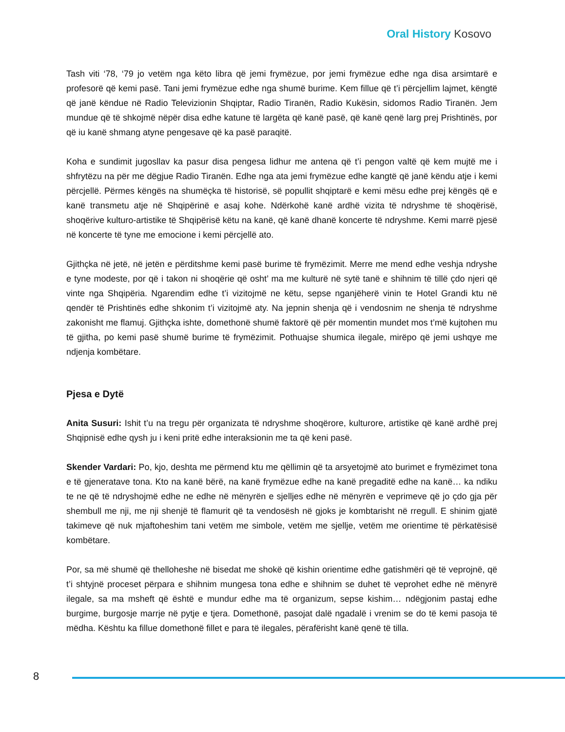Oral History Kosovo
Tash viti ‘78, ‘79 jo vetëm nga këto libra që jemi frymëzue, por jemi frymëzue edhe nga disa arsimtarë e profesorë që kemi pasë. Tani jemi frymëzue edhe nga shumë burime. Kem fillue që t’i përcjellim lajmet, këngtë që janë këndue në Radio Televizionin Shqiptar, Radio Tiranën, Radio Kukësin, sidomos Radio Tiranën. Jem mundue që të shkojmë nëpër disa edhe katune të largëta që kanë pasë, që kanë qenë larg prej Prishtinës, por që iu kanë shmang atyne pengesave që ka pasë paraqitë.
Koha e sundimit jugosllav ka pasur disa pengesa lidhur me antena që t’i pengon valtë që kem mujtë me i shfrytëzu na për me dëgjue Radio Tiranën. Edhe nga ata jemi frymëzue edhe kangtë që janë këndu atje i kemi përcjellë. Përmes këngës na shumëçka të historisë, së popullit shqiptarë e kemi mësu edhe prej këngës që e kanë transmetu atje në Shqipërinë e asaj kohe. Ndërkohë kanë ardhë vizita të ndryshme të shoqërisë, shoqërive kulturo-artistike të Shqipërisë këtu na kanë, që kanë dhanë koncerte të ndryshme. Kemi marrë pjesë në koncerte të tyne me emocione i kemi përcjellë ato.
Gjithçka në jetë, në jetën e përditshme kemi pasë burime të frymëzimit. Merre me mend edhe veshja ndryshe e tyne modeste, por që i takon ni shoqërie që osht’ ma me kulturë në sytë tanë e shihnim të tillë çdo njeri që vinte nga Shqipëria. Ngarendim edhe t’i vizitojmë ne këtu, sepse nganjëherë vinin te Hotel Grandi ktu në qendër të Prishtinës edhe shkonim t’i vizitojmë aty. Na jepnin shenja që i vendosnim ne shenja të ndryshme zakonisht me flamuj. Gjithçka ishte, domethonë shumë faktorë që për momentin mundet mos t’më kujtohen mu të gjitha, po kemi pasë shumë burime të frymëzimit. Pothuajse shumica ilegale, mirëpo që jemi ushqye me ndjenja kombëtare.
Pjesa e Dytë
Anita Susuri: Ishit t’u na tregu për organizata të ndryshme shoqërore, kulturore, artistike që kanë ardhë prej Shqipnisë edhe qysh ju i keni pritë edhe interaksionin me ta që keni pasë.
Skender Vardari: Po, kjo, deshta me përmend ktu me qëllimin që ta arsyetojmë ato burimet e frymëzimet tona e të gjeneratave tona. Kto na kanë bërë, na kanë frymëzue edhe na kanë pregaditë edhe na kanë… ka ndiku te ne që të ndryshojmë edhe ne edhe në mënyrën e sjelljes edhe në mënyrën e veprimeve që jo çdo gja për shembull me nji, me nji shenjë të flamurit që ta vendosësh në gjoks je kombtarisht në rregull. E shinim gjatë takimeve që nuk mjaftoheshim tani vetëm me simbole, vetëm me sjellje, vetëm me orientime të përkatësisë kombëtare.
Por, sa më shumë që thelloheshe në bisedat me shokë që kishin orientime edhe gatishmëri që të veprojnë, që t’i shtyjnë proceset përpara e shihnim mungesa tona edhe e shihnim se duhet të veprohet edhe në mënyrë ilegale, sa ma msheft që është e mundur edhe ma të organizum, sepse kishim… ndëgjonim pastaj edhe burgime, burgosje marrje në pytje e tjera. Domethonë, pasojat dalë ngadalë i vrenim se do të kemi pasoja të mëdha. Kështu ka fillue domethonë fillet e para të ilegales, përafërisht kanë qenë të tilla.
8